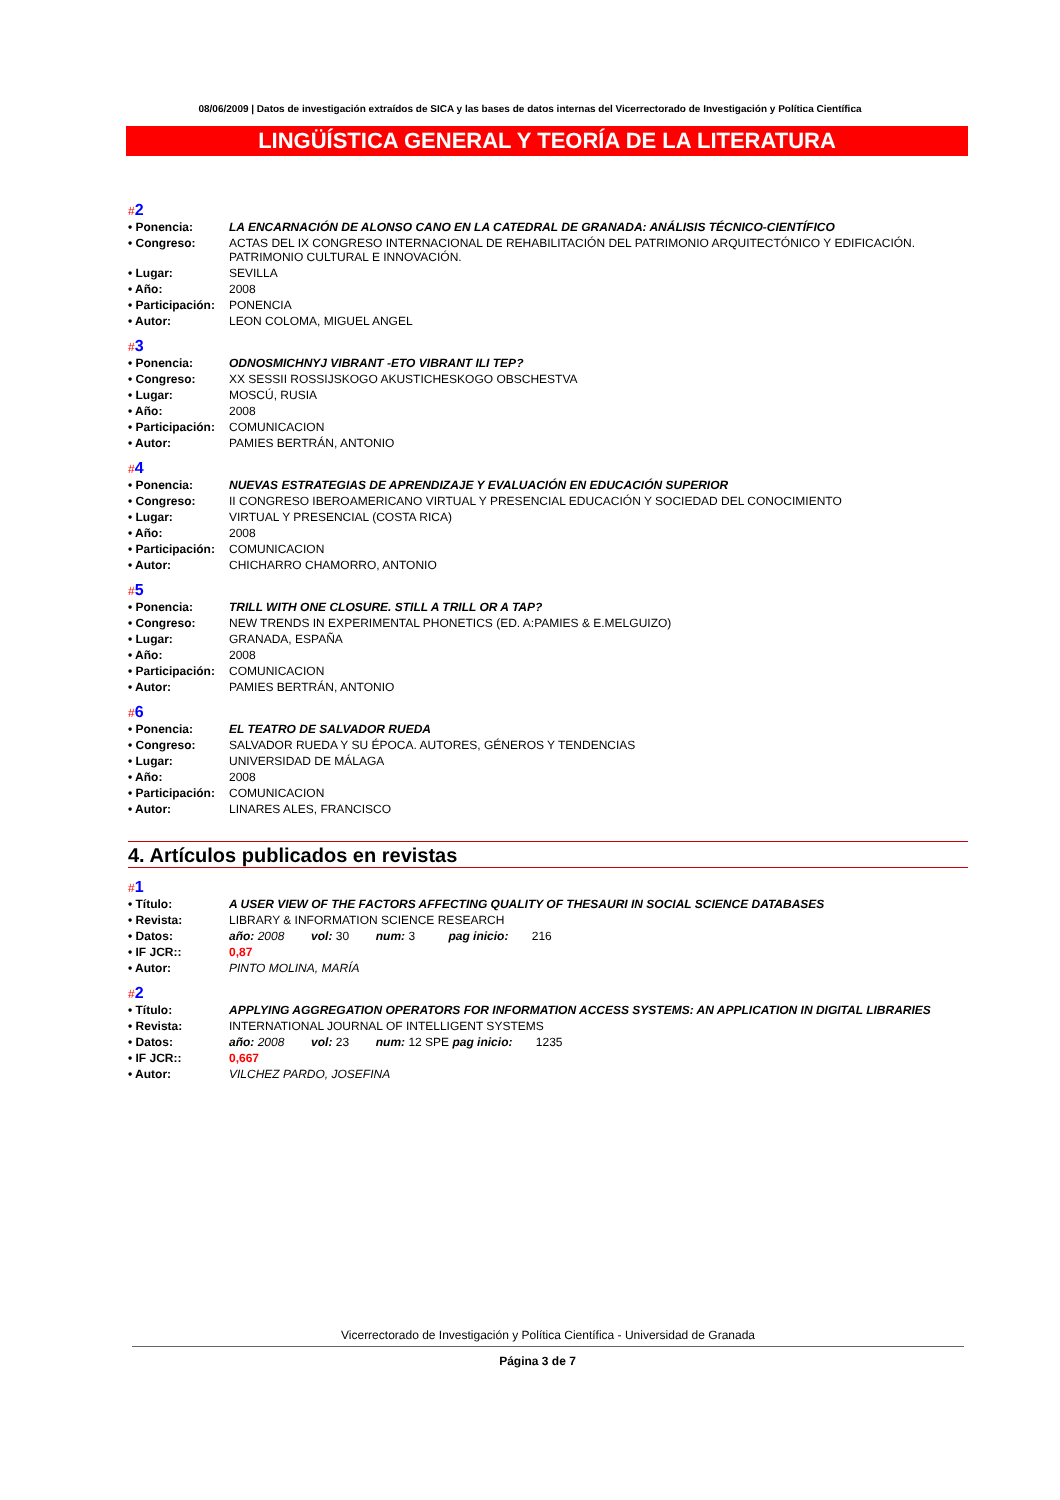08/06/2009 | Datos de investigación extraídos de SICA y las bases de datos internas del Vicerrectorado de Investigación y Política Científica
LINGÜÍSTICA GENERAL Y TEORÍA DE LA LITERATURA
#2
| • Ponencia: | LA ENCARNACIÓN DE ALONSO CANO EN LA CATEDRAL DE GRANADA: ANÁLISIS TÉCNICO-CIENTÍFICO |
| • Congreso: | ACTAS DEL IX CONGRESO INTERNACIONAL DE REHABILITACIÓN DEL PATRIMONIO ARQUITECTÓNICO Y EDIFICACIÓN. PATRIMONIO CULTURAL E INNOVACIÓN. |
| • Lugar: | SEVILLA |
| • Año: | 2008 |
| • Participación: | PONENCIA |
| • Autor: | LEON COLOMA, MIGUEL ANGEL |
#3
| • Ponencia: | ODNOSMICHNYJ VIBRANT -ETO VIBRANT ILI TEP? |
| • Congreso: | XX SESSII ROSSIJSKOGO AKUSTICHESKOGO OBSCHESTVA |
| • Lugar: | MOSCÚ, RUSIA |
| • Año: | 2008 |
| • Participación: | COMUNICACION |
| • Autor: | PAMIES BERTRÁN, ANTONIO |
#4
| • Ponencia: | NUEVAS ESTRATEGIAS DE APRENDIZAJE Y EVALUACIÓN EN EDUCACIÓN SUPERIOR |
| • Congreso: | II CONGRESO IBEROAMERICANO VIRTUAL Y PRESENCIAL EDUCACIÓN Y SOCIEDAD DEL CONOCIMIENTO |
| • Lugar: | VIRTUAL Y PRESENCIAL (COSTA RICA) |
| • Año: | 2008 |
| • Participación: | COMUNICACION |
| • Autor: | CHICHARRO CHAMORRO, ANTONIO |
#5
| • Ponencia: | TRILL WITH ONE CLOSURE. STILL A TRILL OR A TAP? |
| • Congreso: | NEW TRENDS IN EXPERIMENTAL PHONETICS (ED. A:PAMIES & E.MELGUIZO) |
| • Lugar: | GRANADA, ESPAÑA |
| • Año: | 2008 |
| • Participación: | COMUNICACION |
| • Autor: | PAMIES BERTRÁN, ANTONIO |
#6
| • Ponencia: | EL TEATRO DE SALVADOR RUEDA |
| • Congreso: | SALVADOR RUEDA Y SU ÉPOCA. AUTORES, GÉNEROS Y TENDENCIAS |
| • Lugar: | UNIVERSIDAD DE MÁLAGA |
| • Año: | 2008 |
| • Participación: | COMUNICACION |
| • Autor: | LINARES ALES, FRANCISCO |
4. Artículos publicados en revistas
#1
| • Título: | A USER VIEW OF THE FACTORS AFFECTING QUALITY OF THESAURI IN SOCIAL SCIENCE DATABASES |
| • Revista: | LIBRARY & INFORMATION SCIENCE RESEARCH |
| • Datos: | año: 2008 vol: 30 num: 3 pag inicio: 216 |
| • IF JCR:: | 0,87 |
| • Autor: | PINTO MOLINA, MARÍA |
#2
| • Título: | APPLYING AGGREGATION OPERATORS FOR INFORMATION ACCESS SYSTEMS: AN APPLICATION IN DIGITAL LIBRARIES |
| • Revista: | INTERNATIONAL JOURNAL OF INTELLIGENT SYSTEMS |
| • Datos: | año: 2008 vol: 23 num: 12 SPE pag inicio: 1235 |
| • IF JCR:: | 0,667 |
| • Autor: | VILCHEZ PARDO, JOSEFINA |
Vicerrectorado de Investigación y Política Científica - Universidad de Granada
Página 3 de 7